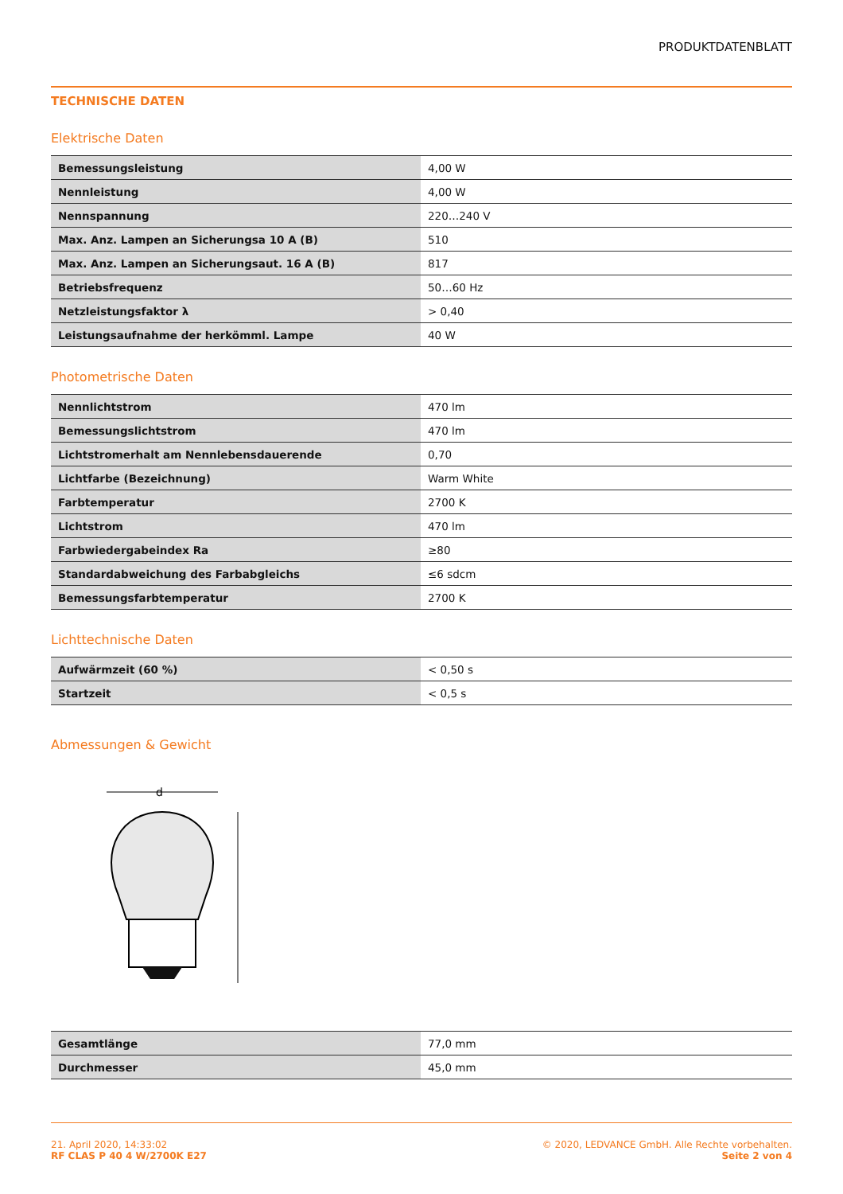PRODUKTDATENBLATT
TECHNISCHE DATEN
Elektrische Daten
| Bemessungsleistung | 4,00 W |
| Nennleistung | 4,00 W |
| Nennspannung | 220…240 V |
| Max. Anz. Lampen an Sicherungsa 10 A (B) | 510 |
| Max. Anz. Lampen an Sicherungsaut. 16 A (B) | 817 |
| Betriebsfrequenz | 50…60 Hz |
| Netzleistungsfaktor λ | > 0,40 |
| Leistungsaufnahme der herkömml. Lampe | 40 W |
Photometrische Daten
| Nennlichtstrom | 470 lm |
| Bemessungslichtstrom | 470 lm |
| Lichtstromerhalt am Nennlebensdauerende | 0,70 |
| Lichtfarbe (Bezeichnung) | Warm White |
| Farbtemperatur | 2700 K |
| Lichtstrom | 470 lm |
| Farbwiedergabeindex Ra | ≥80 |
| Standardabweichung des Farbabgleichs | ≤6 sdcm |
| Bemessungsfarbtemperatur | 2700 K |
Lichttechnische Daten
| Aufwärmzeit (60 %) | < 0,50 s |
| Startzeit | < 0,5 s |
Abmessungen & Gewicht
d
| Gesamtlänge | 77,0 mm |
| Durchmesser | 45,0 mm |
21. April 2020, 14:33:02
RF CLAS P 40 4 W/2700K E27
© 2020, LEDVANCE GmbH. Alle Rechte vorbehalten.
Seite 2 von 4